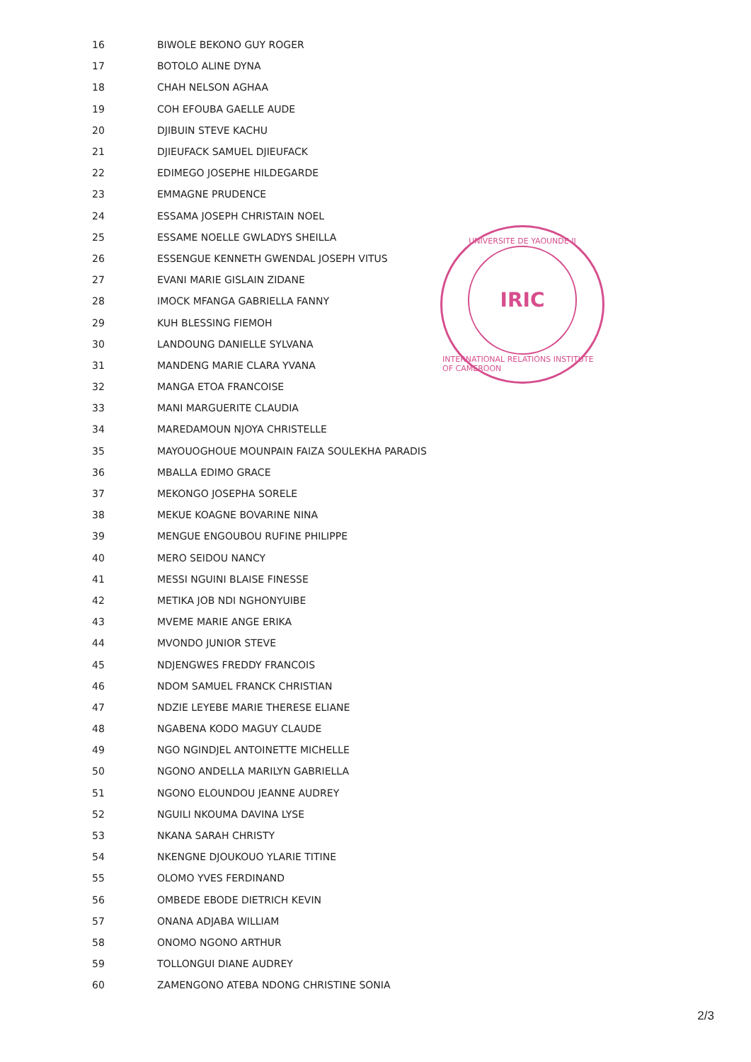| 16 | BIWOLE BEKONO GUY ROGER |
| 17 | BOTOLO ALINE DYNA |
| 18 | CHAH NELSON AGHAA |
| 19 | COH EFOUBA GAELLE AUDE |
| 20 | DJIBUIN STEVE KACHU |
| 21 | DJIEUFACK SAMUEL DJIEUFACK |
| 22 | EDIMEGO JOSEPHE HILDEGARDE |
| 23 | EMMAGNE PRUDENCE |
| 24 | ESSAMA JOSEPH CHRISTAIN NOEL |
| 25 | ESSAME NOELLE GWLADYS SHEILLA |
| 26 | ESSENGUE KENNETH GWENDAL JOSEPH VITUS |
| 27 | EVANI MARIE GISLAIN ZIDANE |
| 28 | IMOCK MFANGA GABRIELLA FANNY |
| 29 | KUH BLESSING FIEMOH |
| 30 | LANDOUNG DANIELLE SYLVANA |
| 31 | MANDENG MARIE CLARA YVANA |
| 32 | MANGA ETOA FRANCOISE |
| 33 | MANI MARGUERITE CLAUDIA |
| 34 | MAREDAMOUN NJOYA CHRISTELLE |
| 35 | MAYOUOGHOUE MOUNPAIN FAIZA SOULEKHA PARADIS |
| 36 | MBALLA EDIMO GRACE |
| 37 | MEKONGO JOSEPHA SORELE |
| 38 | MEKUE KOAGNE BOVARINE NINA |
| 39 | MENGUE ENGOUBOU RUFINE PHILIPPE |
| 40 | MERO SEIDOU NANCY |
| 41 | MESSI NGUINI BLAISE FINESSE |
| 42 | METIKA JOB NDI NGHONYUIBE |
| 43 | MVEME MARIE ANGE ERIKA |
| 44 | MVONDO JUNIOR STEVE |
| 45 | NDJENGWES FREDDY FRANCOIS |
| 46 | NDOM SAMUEL FRANCK CHRISTIAN |
| 47 | NDZIE LEYEBE MARIE THERESE ELIANE |
| 48 | NGABENA KODO MAGUY CLAUDE |
| 49 | NGO NGINDJEL ANTOINETTE MICHELLE |
| 50 | NGONO ANDELLA MARILYN GABRIELLA |
| 51 | NGONO ELOUNDOU JEANNE AUDREY |
| 52 | NGUILI NKOUMA DAVINA LYSE |
| 53 | NKANA SARAH CHRISTY |
| 54 | NKENGNE DJOUKOUO YLARIE TITINE |
| 55 | OLOMO YVES FERDINAND |
| 56 | OMBEDE EBODE DIETRICH KEVIN |
| 57 | ONANA ADJABA WILLIAM |
| 58 | ONOMO NGONO ARTHUR |
| 59 | TOLLONGUI DIANE AUDREY |
| 60 | ZAMENGONO ATEBA NDONG CHRISTINE SONIA |
UNIVERSITE DE YAOUNDE II
IRIC
INTERNATIONAL RELATIONS INSTITUTE OF CAMEROON
2/3